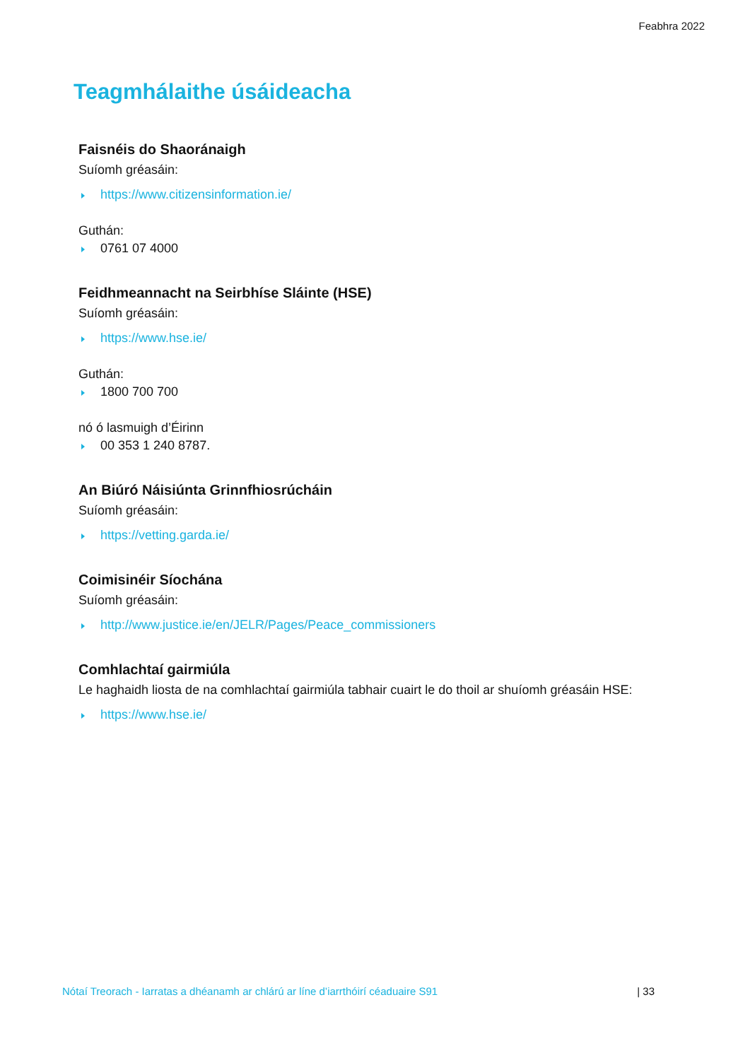Feabhra 2022
Teagmhálaithe úsáideacha
Faisnéis do Shaoránaigh
Suíomh gréasáin:
https://www.citizensinformation.ie/
Guthán:
0761 07 4000
Feidhmeannacht na Seirbhíse Sláinte (HSE)
Suíomh gréasáin:
https://www.hse.ie/
Guthán:
1800 700 700
nó ó lasmuigh d’Éirinn
00 353 1 240 8787.
An Biúró Náisiúnta Grinnfhiosrúcháin
Suíomh gréasáin:
https://vetting.garda.ie/
Coimisinéir Síochána
Suíomh gréasáin:
http://www.justice.ie/en/JELR/Pages/Peace_commissioners
Comhlachtaí gairmiúla
Le haghaidh liosta de na comhlachtaí gairmiúla tabhair cuairt le do thoil ar shuíomh gréasáin HSE:
https://www.hse.ie/
Nótaí Treorach - Iarratas a dhéanamh ar chlárú ar líne d’iarrthóirí céaduaire S91 | 33